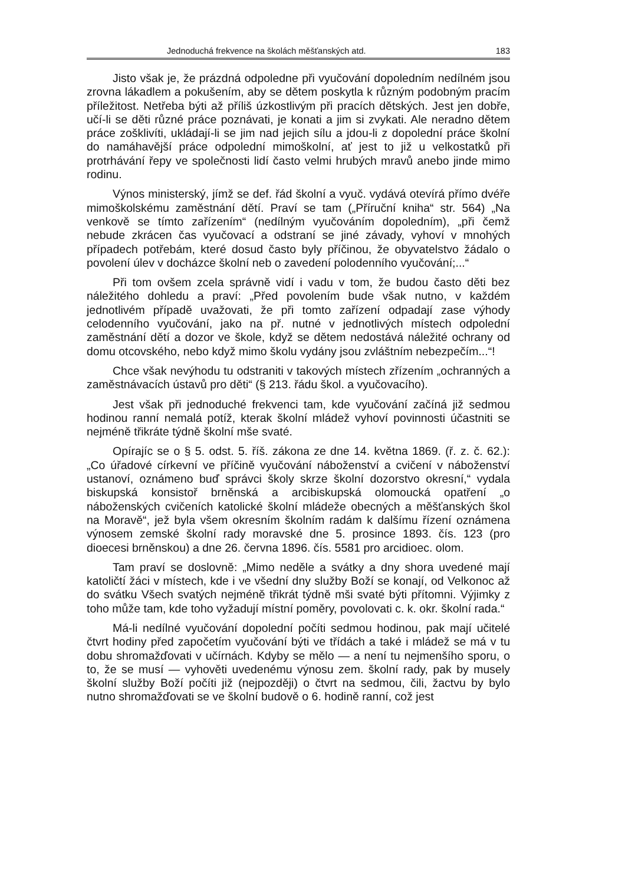Jednoduchá frekvence na školách měšťanských atd. 183
Jisto však je, že prázdná odpoledne při vyučování dopoledním nedílném jsou zrovna lákadlem a pokušením, aby se dětem poskytla k různým podobným pracím příležitost. Netřeba býti až příliš úzkostlivým při pracích dětských. Jest jen dobře, učí-li se děti různé práce poznávati, je konati a jim si zvykati. Ale neradno dětem práce zošklivíti, ukládají-li se jim nad jejich sílu a jdou-li z dopolední práce školní do namáhavější práce odpolední mimoškolní, ať jest to již u velkostatků při protrhávání řepy ve společnosti lidí často velmi hrubých mravů anebo jinde mimo rodinu.
Výnos ministerský, jímž se def. řád školní a vyuč. vydává otevírá přímo dvéře mimoškolskému zaměstnání dětí. Praví se tam („Příruční kniha“ str. 564) „Na venkově se tímto zařízením“ (nedílným vyučováním dopoledním), „při čemž nebude zkrácen čas vyučovací a odstraní se jiné závady, vyhoví v mnohých případech potřebám, které dosud často byly příčinou, že obyvatelstvo žádalo o povolení úlev v docházce školní neb o zavedení polodenního vyučování;...“
Při tom ovšem zcela správně vidí i vadu v tom, že budou často děti bez náležitého dohledu a praví: „Před povolením bude však nutno, v každém jednotlivém případě uvažovati, že při tomto zařízení odpadají zase výhody celodenního vyučování, jako na př. nutné v jednotlivých místech odpolední zaměstnání dětí a dozor ve škole, když se dětem nedostává náležité ochrany od domu otcovského, nebo když mimo školu vydány jsou zvláštním nebezpečím...“!
Chce však nevýhodu tu odstraniti v takových místech zřízením „ochranných a zaměstnávacích ústavů pro děti“ (§ 213. řádu škol. a vyučovacího).
Jest však při jednoduché frekvenci tam, kde vyučování začíná již sedmou hodinou ranní nemalá potíž, kterak školní mládež vyhoví povinnosti účastniti se nejméně třikráte týdně školní mše svaté.
Opírajíc se o § 5. odst. 5. říš. zákona ze dne 14. května 1869. (ř. z. č. 62.): „Co úřadové církevní ve příčině vyučování náboženství a cvičení v náboženství ustanoví, oznámeno buď správci školy skrze školní dozorstvo okresní,“ vydala biskupská konsistoř brněnská a arcibiskupská olomoucká opatření „o náboženských cvičeních katolické školní mládeže obecných a měšťanských škol na Moravě“, jež byla všem okresním školním radám k dalšímu řízení oznámena výnosem zemské školní rady moravské dne 5. prosince 1893. čís. 123 (pro dioecesi brněnskou) a dne 26. června 1896. čís. 5581 pro arcidioec. olom.
Tam praví se doslovně: „Mimo neděle a svátky a dny shora uvedené mají katoličtí žáci v místech, kde i ve všední dny služby Boží se konají, od Velkonoc až do svátku Všech svatých nejméně třikrát týdně mši svaté býti přítomni. Výjimky z toho může tam, kde toho vyžadují místní poměry, povolovati c. k. okr. školní rada.“
Má-li nedílné vyučování dopolední počíti sedmou hodinou, pak mají učitelé čtvrt hodiny před započetím vyučování býti ve třídách a také i mládež se má v tu dobu shromažďovati v učírnách. Kdyby se mělo — a není tu nejmenšího sporu, o to, že se musí — vyhověti uvedenému výnosu zem. školní rady, pak by musely školní služby Boží počíti již (nejpozději) o čtvrt na sedmou, čili, žactvu by bylo nutno shromažďovati se ve školní budově o 6. hodině ranní, což jest